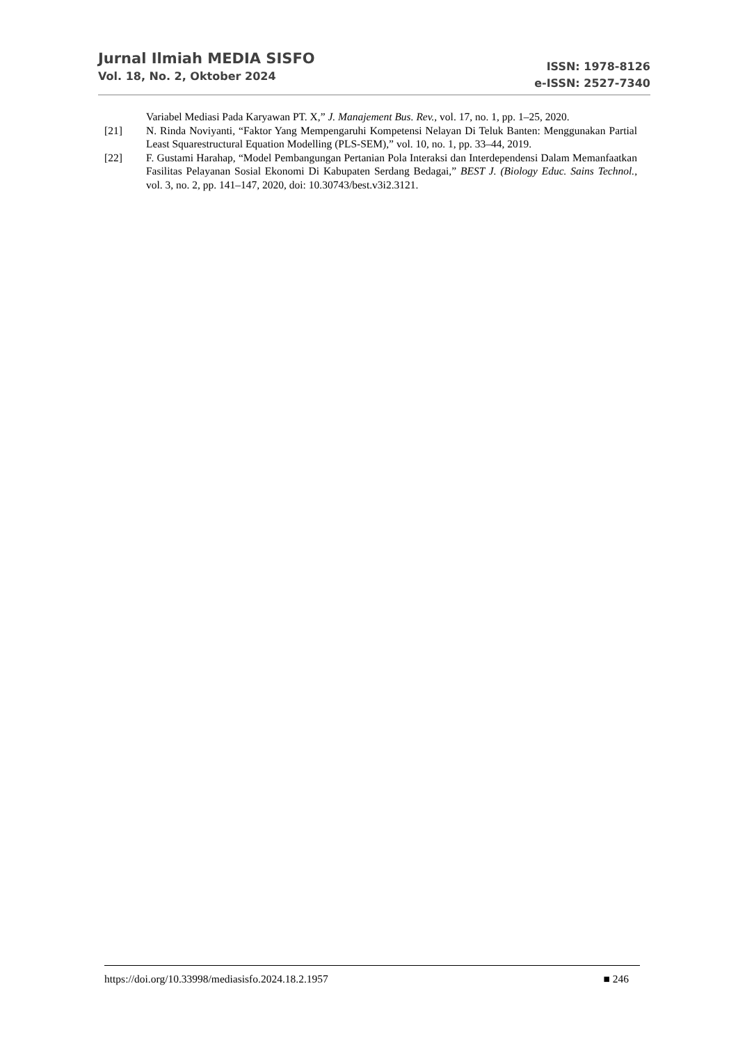Jurnal Ilmiah MEDIA SISFO
Vol. 18, No. 2, Oktober 2024
ISSN: 1978-8126
e-ISSN: 2527-7340
Variabel Mediasi Pada Karyawan PT. X,” J. Manajement Bus. Rev., vol. 17, no. 1, pp. 1–25, 2020.
[21] N. Rinda Noviyanti, “Faktor Yang Mempengaruhi Kompetensi Nelayan Di Teluk Banten: Menggunakan Partial Least Squarestructural Equation Modelling (PLS-SEM),” vol. 10, no. 1, pp. 33–44, 2019.
[22] F. Gustami Harahap, “Model Pembangungan Pertanian Pola Interaksi dan Interdependensi Dalam Memanfaatkan Fasilitas Pelayanan Sosial Ekonomi Di Kabupaten Serdang Bedagai,” BEST J. (Biology Educ. Sains Technol., vol. 3, no. 2, pp. 141–147, 2020, doi: 10.30743/best.v3i2.3121.
https://doi.org/10.33998/mediasisfo.2024.18.2.1957 ■ 246